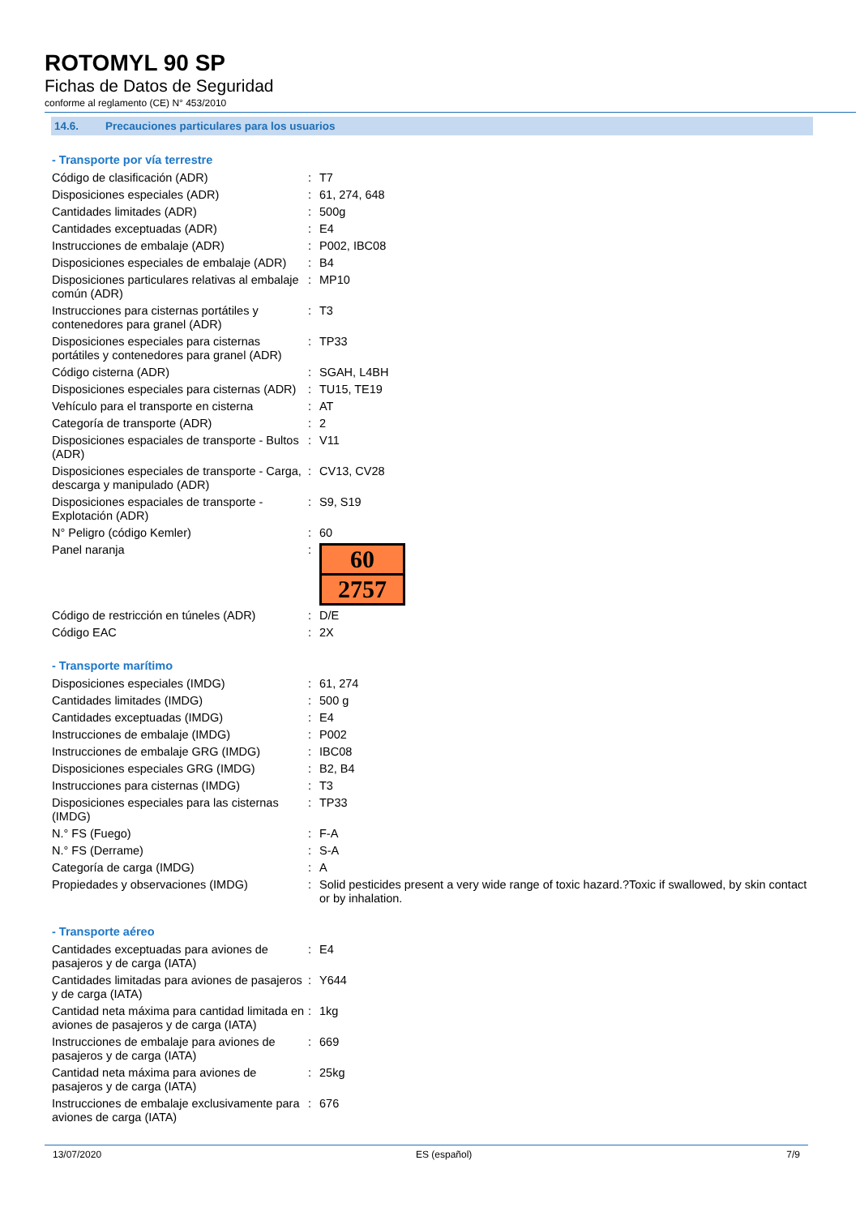ROTOMYL 90 SP
Fichas de Datos de Seguridad
conforme al reglamento (CE) N° 453/2010
14.6. Precauciones particulares para los usuarios
- Transporte por vía terrestre
| Código de clasificación (ADR) | : | T7 |
| Disposiciones especiales (ADR) | : | 61, 274, 648 |
| Cantidades limitades (ADR) | : | 500g |
| Cantidades exceptuadas (ADR) | : | E4 |
| Instrucciones de embalaje (ADR) | : | P002, IBC08 |
| Disposiciones especiales de embalaje (ADR) | : | B4 |
| Disposiciones particulares relativas al embalaje común (ADR) | : | MP10 |
| Instrucciones para cisternas portátiles y contenedores para granel (ADR) | : | T3 |
| Disposiciones especiales para cisternas portátiles y contenedores para granel (ADR) | : | TP33 |
| Código cisterna (ADR) | : | SGAH, L4BH |
| Disposiciones especiales para cisternas (ADR) | : | TU15, TE19 |
| Vehículo para el transporte en cisterna | : | AT |
| Categoría de transporte (ADR) | : | 2 |
| Disposiciones espaciales de transporte - Bultos (ADR) | : | V11 |
| Disposiciones especiales de transporte - Carga, descarga y manipulado (ADR) | : | CV13, CV28 |
| Disposiciones espaciales de transporte - Explotación (ADR) | : | S9, S19 |
| N° Peligro (código Kemler) | : | 60 |
| Panel naranja | : | 60 2757 |
| Código de restricción en túneles (ADR) | : | D/E |
| Código EAC | : | 2X |
- Transporte marítimo
| Disposiciones especiales (IMDG) | : | 61, 274 |
| Cantidades limitades (IMDG) | : | 500 g |
| Cantidades exceptuadas (IMDG) | : | E4 |
| Instrucciones de embalaje (IMDG) | : | P002 |
| Instrucciones de embalaje GRG (IMDG) | : | IBC08 |
| Disposiciones especiales GRG (IMDG) | : | B2, B4 |
| Instrucciones para cisternas (IMDG) | : | T3 |
| Disposiciones especiales para las cisternas (IMDG) | : | TP33 |
| N.° FS (Fuego) | : | F-A |
| N.° FS (Derrame) | : | S-A |
| Categoría de carga (IMDG) | : | A |
| Propiedades y observaciones (IMDG) | : | Solid pesticides present a very wide range of toxic hazard.?Toxic if swallowed, by skin contact or by inhalation. |
- Transporte aéreo
| Cantidades exceptuadas para aviones de pasajeros y de carga (IATA) | : | E4 |
| Cantidades limitadas para aviones de pasajeros y de carga (IATA) | : | Y644 |
| Cantidad neta máxima para cantidad limitada en aviones de pasajeros y de carga (IATA) | : | 1kg |
| Instrucciones de embalaje para aviones de pasajeros y de carga (IATA) | : | 669 |
| Cantidad neta máxima para aviones de pasajeros y de carga (IATA) | : | 25kg |
| Instrucciones de embalaje exclusivamente para aviones de carga (IATA) | : | 676 |
13/07/2020 ES (español) 7/9